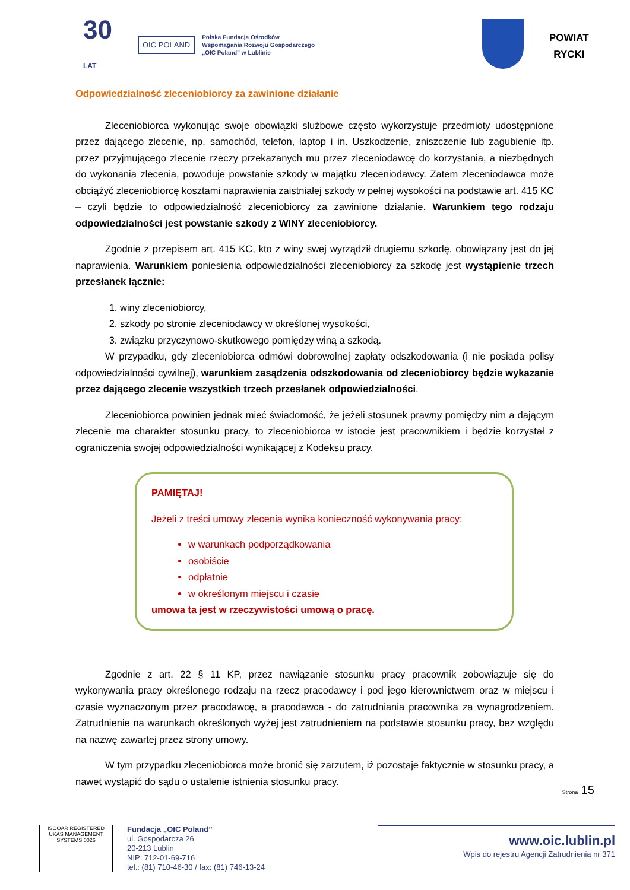30 LAT
OIC POLAND
Polska Fundacja Ośrodków
Wspomagania Rozwoju Gospodarczego
„OIC Poland” w Lublinie
POWIAT
RYCKI
Odpowiedzialność zleceniobiorcy za zawinione działanie
Zleceniobiorca wykonując swoje obowiązki służbowe często wykorzystuje przedmioty udostępnione przez dającego zlecenie, np. samochód, telefon, laptop i in. Uszkodzenie, zniszczenie lub zagubienie itp. przez przyjmującego zlecenie rzeczy przekazanych mu przez zleceniodawcę do korzystania, a niezbędnych do wykonania zlecenia, powoduje powstanie szkody w majątku zleceniodawcy. Zatem zleceniodawca może obciążyć zleceniobiorcę kosztami naprawienia zaistniałej szkody w pełnej wysokości na podstawie art. 415 KC – czyli będzie to odpowiedzialność zleceniobiorcy za zawinione działanie. Warunkiem tego rodzaju odpowiedzialności jest powstanie szkody z WINY zleceniobiorcy.
Zgodnie z przepisem art. 415 KC, kto z winy swej wyrządził drugiemu szkodę, obowiązany jest do jej naprawienia. Warunkiem poniesienia odpowiedzialności zleceniobiorcy za szkodę jest wystąpienie trzech przesłanek łącznie:
1. winy zleceniobiorcy,
2. szkody po stronie zleceniodawcy w określonej wysokości,
3. związku przyczynowo-skutkowego pomiędzy winą a szkodą.
W przypadku, gdy zleceniobiorca odmówi dobrowolnej zapłaty odszkodowania (i nie posiada polisy odpowiedzialności cywilnej), warunkiem zasądzenia odszkodowania od zleceniobiorcy będzie wykazanie przez dającego zlecenie wszystkich trzech przesłanek odpowiedzialności.
Zleceniobiorca powinien jednak mieć świadomość, że jeżeli stosunek prawny pomiędzy nim a dającym zlecenie ma charakter stosunku pracy, to zleceniobiorca w istocie jest pracownikiem i będzie korzystał z ograniczenia swojej odpowiedzialności wynikającej z Kodeksu pracy.
PAMIĘTAJ!
Jeżeli z treści umowy zlecenia wynika konieczność wykonywania pracy:
w warunkach podporządkowania
osobiście
odpłatnie
w określonym miejscu i czasie
umowa ta jest w rzeczywistości umową o pracę.
Zgodnie z art. 22 § 11 KP, przez nawiązanie stosunku pracy pracownik zobowiązuje się do wykonywania pracy określonego rodzaju na rzecz pracodawcy i pod jego kierownictwem oraz w miejscu i czasie wyznaczonym przez pracodawcę, a pracodawca - do zatrudniania pracownika za wynagrodzeniem. Zatrudnienie na warunkach określonych wyżej jest zatrudnieniem na podstawie stosunku pracy, bez względu na nazwę zawartej przez strony umowy.
W tym przypadku zleceniobiorca może bronić się zarzutem, iż pozostaje faktycznie w stosunku pracy, a nawet wystąpić do sądu o ustalenie istnienia stosunku pracy.
Strona 15
ISOQAR REGISTERED UKAS MANAGEMENT SYSTEMS 0026
Fundacja „OIC Poland”
ul. Gospodarcza 26
20-213 Lublin
NIP: 712-01-69-716
tel.: (81) 710-46-30 / fax: (81) 746-13-24
www.oic.lublin.pl
Wpis do rejestru Agencji Zatrudnienia nr 371